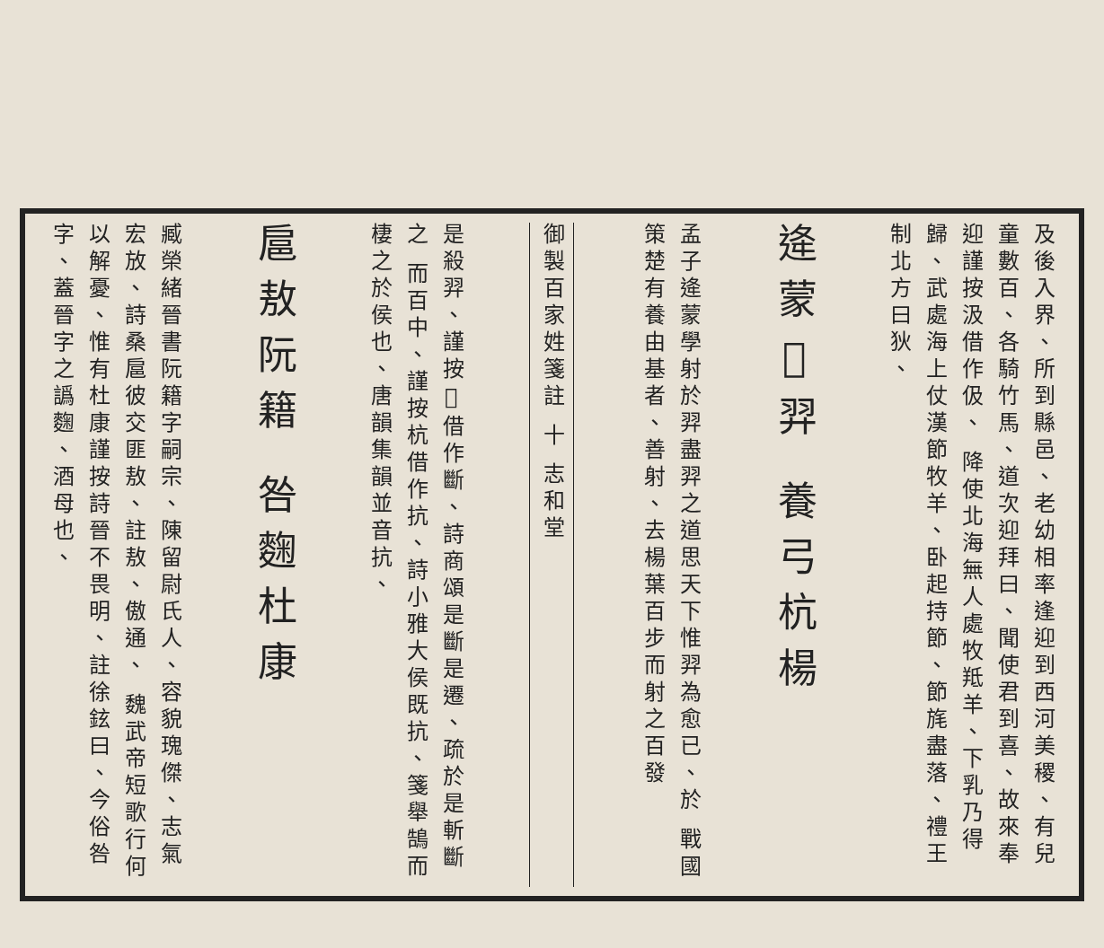及後入界、所到縣邑、老幼相率逢迎到西河美稷、有兒童數百、各騎竹馬、道次迎拜曰、聞使君到喜、故來奉迎謹按汲借作伋、 降使北海無人處牧羝羊、下乳乃得歸、武處海上仗漢節牧羊、卧起持節、節旄盡落、禮王制北方曰狄、
逄蒙𢈆羿 養弓杭楊
孟子逄蒙學射於羿盡羿之道思天下惟羿為愈已、於 戰國策楚有養由基者、善射、去楊葉百步而射之百發
御製百家姓箋註 十 志和堂
是殺羿、謹按𢈆借作斷、詩商頌是斷是遷、疏於是斬斷之 而百中、謹按杭借作抗、詩小雅大侯既抗、箋舉鵠而棲之於侯也、唐韻集韻並音抗、
扈敖阮籍 咎麴杜康
臧榮緒晉書阮籍字嗣宗、陳留尉氏人、容貌瑰傑、志氣宏放、詩桑扈彼交匪敖、註敖、傲通、 魏武帝短歌行何以解憂、惟有杜康謹按詩晉不畏明、註徐鉉曰、今俗咎字、蓋晉字之譌麴、酒母也、